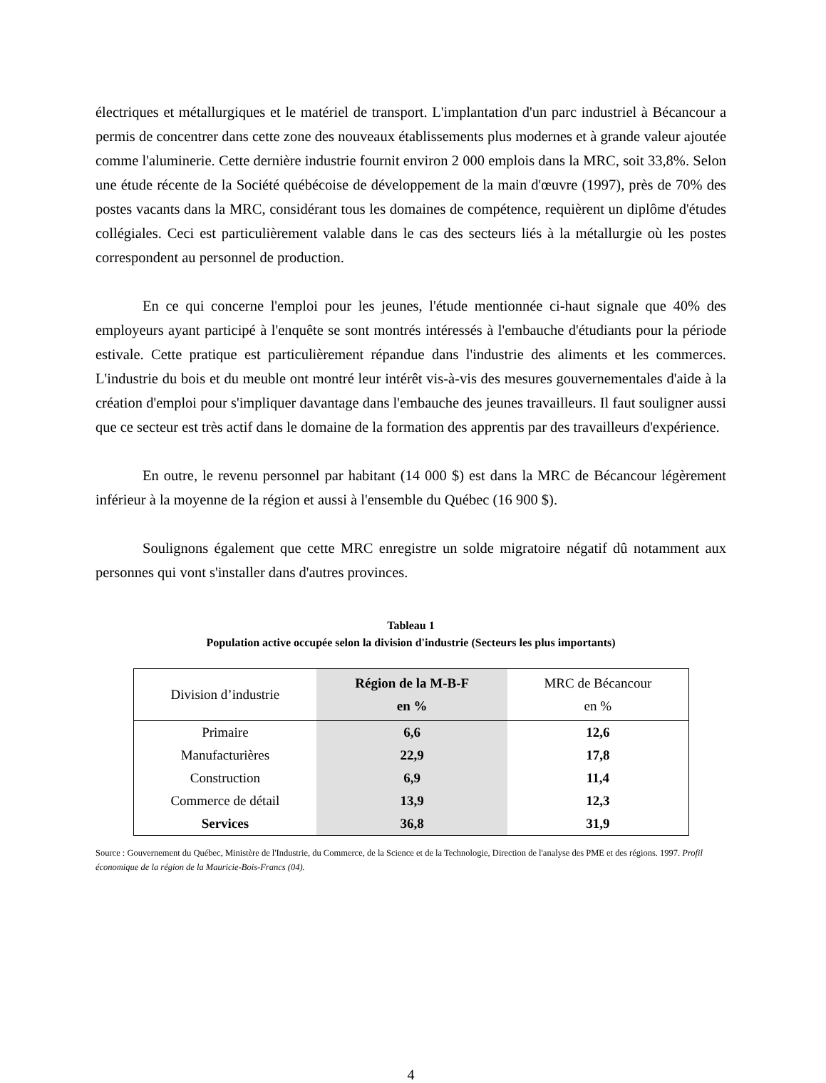électriques et métallurgiques et le matériel de transport. L'implantation d'un parc industriel à Bécancour a permis de concentrer dans cette zone des nouveaux établissements plus modernes et à grande valeur ajoutée comme l'aluminerie. Cette dernière industrie fournit environ 2 000 emplois dans la MRC, soit 33,8%. Selon une étude récente de la Société québécoise de développement de la main d'œuvre (1997), près de 70% des postes vacants dans la MRC, considérant tous les domaines de compétence, requièrent un diplôme d'études collégiales. Ceci est particulièrement valable dans le cas des secteurs liés à la métallurgie où les postes correspondent au personnel de production.
En ce qui concerne l'emploi pour les jeunes, l'étude mentionnée ci-haut signale que 40% des employeurs ayant participé à l'enquête se sont montrés intéressés à l'embauche d'étudiants pour la période estivale. Cette pratique est particulièrement répandue dans l'industrie des aliments et les commerces. L'industrie du bois et du meuble ont montré leur intérêt vis-à-vis des mesures gouvernementales d'aide à la création d'emploi pour s'impliquer davantage dans l'embauche des jeunes travailleurs. Il faut souligner aussi que ce secteur est très actif dans le domaine de la formation des apprentis par des travailleurs d'expérience.
En outre, le revenu personnel par habitant (14 000 $) est dans la MRC de Bécancour légèrement inférieur à la moyenne de la région et aussi à l'ensemble du Québec (16 900 $).
Soulignons également que cette MRC enregistre un solde migratoire négatif dû notamment aux personnes qui vont s'installer dans d'autres provinces.
Tableau 1
Population active occupée selon la division d'industrie (Secteurs les plus importants)
| Division d’industrie | Région de la M-B-F en % | MRC de Bécancour en % |
| --- | --- | --- |
| Primaire | 6,6 | 12,6 |
| Manufacturières | 22,9 | 17,8 |
| Construction | 6,9 | 11,4 |
| Commerce de détail | 13,9 | 12,3 |
| Services | 36,8 | 31,9 |
Source : Gouvernement du Québec, Ministère de l'Industrie, du Commerce, de la Science et de la Technologie, Direction de l'analyse des PME et des régions. 1997. Profil économique de la région de la Mauricie-Bois-Francs (04).
4